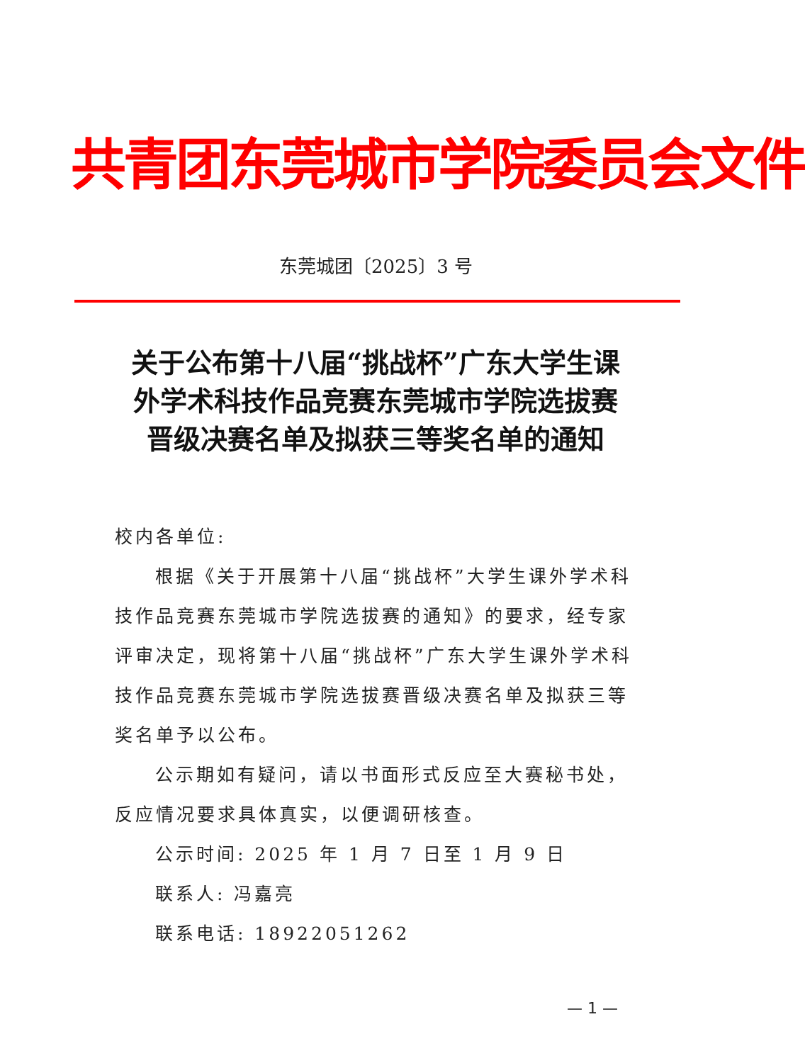共青团东莞城市学院委员会文件
东莞城团〔2025〕3 号
关于公布第十八届“挑战杯”广东大学生课外学术科技作品竞赛东莞城市学院选拔赛晋级决赛名单及拟获三等奖名单的通知
校内各单位:
根据《关于开展第十八届“挑战杯”大学生课外学术科技作品竞赛东莞城市学院选拔赛的通知》的要求，经专家评审决定，现将第十八届“挑战杯”广东大学生课外学术科技作品竞赛东莞城市学院选拔赛晋级决赛名单及拟获三等奖名单予以公布。
公示期如有疑问，请以书面形式反应至大赛秘书处，反应情况要求具体真实，以便调研核查。
公示时间: 2025 年 1 月 7 日至 1 月 9 日
联系人: 冯嘉亮
联系电话: 18922051262
— 1 —